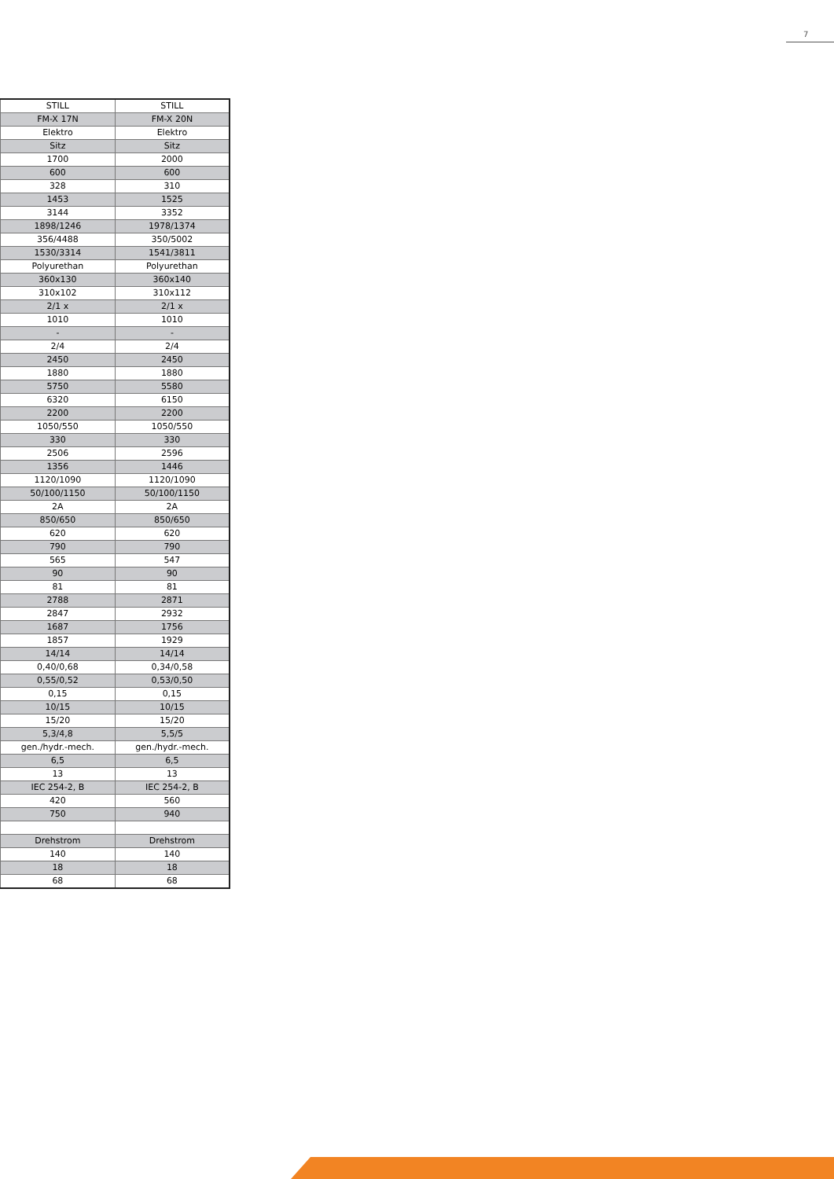7
| STILL | STILL |
| FM-X 17N | FM-X 20N |
| Elektro | Elektro |
| Sitz | Sitz |
| 1700 | 2000 |
| 600 | 600 |
| 328 | 310 |
| 1453 | 1525 |
| 3144 | 3352 |
| 1898/1246 | 1978/1374 |
| 356/4488 | 350/5002 |
| 1530/3314 | 1541/3811 |
| Polyurethan | Polyurethan |
| 360x130 | 360x140 |
| 310x102 | 310x112 |
| 2/1 x | 2/1 x |
| 1010 | 1010 |
| - | - |
| 2/4 | 2/4 |
| 2450 | 2450 |
| 1880 | 1880 |
| 5750 | 5580 |
| 6320 | 6150 |
| 2200 | 2200 |
| 1050/550 | 1050/550 |
| 330 | 330 |
| 2506 | 2596 |
| 1356 | 1446 |
| 1120/1090 | 1120/1090 |
| 50/100/1150 | 50/100/1150 |
| 2A | 2A |
| 850/650 | 850/650 |
| 620 | 620 |
| 790 | 790 |
| 565 | 547 |
| 90 | 90 |
| 81 | 81 |
| 2788 | 2871 |
| 2847 | 2932 |
| 1687 | 1756 |
| 1857 | 1929 |
| 14/14 | 14/14 |
| 0,40/0,68 | 0,34/0,58 |
| 0,55/0,52 | 0,53/0,50 |
| 0,15 | 0,15 |
| 10/15 | 10/15 |
| 15/20 | 15/20 |
| 5,3/4,8 | 5,5/5 |
| gen./hydr.-mech. | gen./hydr.-mech. |
| 6,5 | 6,5 |
| 13 | 13 |
| IEC 254-2, B | IEC 254-2, B |
| 420 | 560 |
| 750 | 940 |
| Drehstrom | Drehstrom |
| 140 | 140 |
| 18 | 18 |
| 68 | 68 |